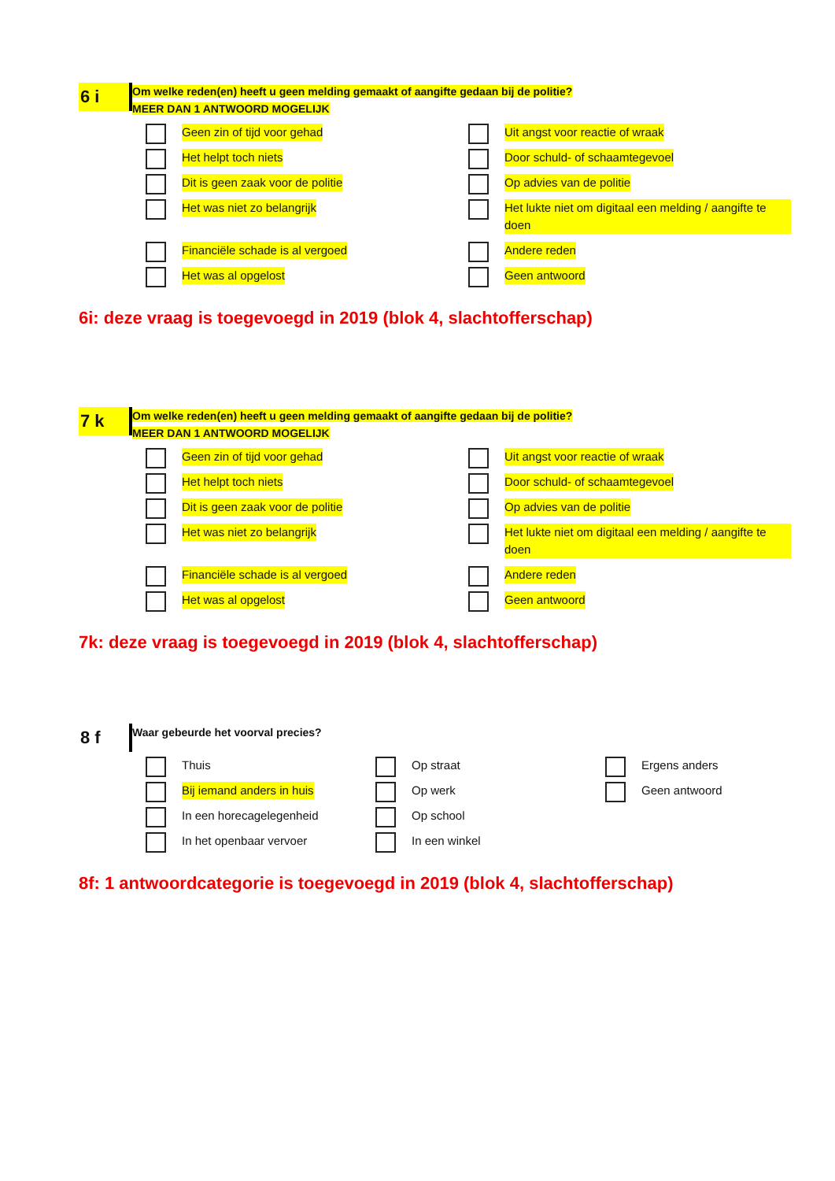6 i
Om welke reden(en) heeft u geen melding gemaakt of aangifte gedaan bij de politie?
MEER DAN 1 ANTWOORD MOGELIJK
Geen zin of tijd voor gehad
Uit angst voor reactie of wraak
Het helpt toch niets
Door schuld- of schaamtegevoel
Dit is geen zaak voor de politie
Op advies van de politie
Het was niet zo belangrijk
Het lukte niet om digitaal een melding / aangifte te doen
Financiële schade is al vergoed
Andere reden
Het was al opgelost
Geen antwoord
6i: deze vraag is toegevoegd in 2019 (blok 4, slachtofferschap)
7 k
Om welke reden(en) heeft u geen melding gemaakt of aangifte gedaan bij de politie?
MEER DAN 1 ANTWOORD MOGELIJK
Geen zin of tijd voor gehad
Uit angst voor reactie of wraak
Het helpt toch niets
Door schuld- of schaamtegevoel
Dit is geen zaak voor de politie
Op advies van de politie
Het was niet zo belangrijk
Het lukte niet om digitaal een melding / aangifte te doen
Financiële schade is al vergoed
Andere reden
Het was al opgelost
Geen antwoord
7k: deze vraag is toegevoegd in 2019 (blok 4, slachtofferschap)
8 f
Waar gebeurde het voorval precies?
Thuis
Op straat
Ergens anders
Bij iemand anders in huis
Op werk
Geen antwoord
In een horecagelegenheid
Op school
In het openbaar vervoer
In een winkel
8f: 1 antwoordcategorie is toegevoegd in 2019 (blok 4, slachtofferschap)